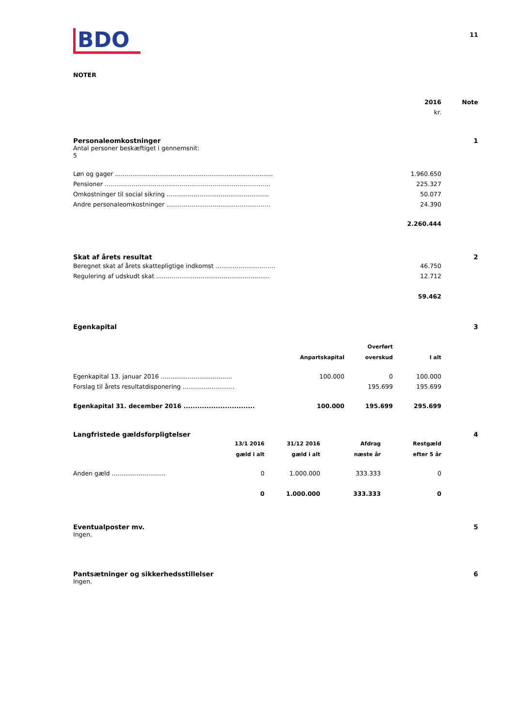BDO
11
NOTER
| | 2016 | Note |
| | kr. | |
Personaleomkostninger 1
Antal personer beskæftiget i gennemsnit:
5
| Løn og gager .................................................................................. | 1.960.650 | |
| Pensioner ...................................................................................... | 225.327 | |
| Omkostninger til social sikring ..................................................... | 50.077 | |
| Andre personaleomkostninger ...................................................... | 24.390 | |
| | 2.260.444 | |
Skat af årets resultat 2
| Beregnet skat af årets skattepligtige indkomst ............................... | 46.750 | |
| Regulering af udskudt skat ........................................................... | 12.712 | |
| | 59.462 | |
Egenkapital 3
| | | Overført | |
| | Anpartskapital | overskud | I alt |
| Egenkapital 13. januar 2016 ..................................... | 100.000 | 0 | 100.000 |
| Forslag til årets resultatdisponering ........................... | | 195.699 | 195.699 |
| Egenkapital 31. december 2016 ............................... | 100.000 | 195.699 | 295.699 |
Langfristede gældsforpligtelser 4
| | 13/1 2016 gæld i alt | 31/12 2016 gæld i alt | Afdrag næste år | Restgæld efter 5 år |
| Anden gæld ............................ | 0 | 1.000.000 | 333.333 | 0 |
| | 0 | 1.000.000 | 333.333 | 0 |
Eventualposter mv. 5
Ingen.
Pantsætninger og sikkerhedsstillelser 6
Ingen.